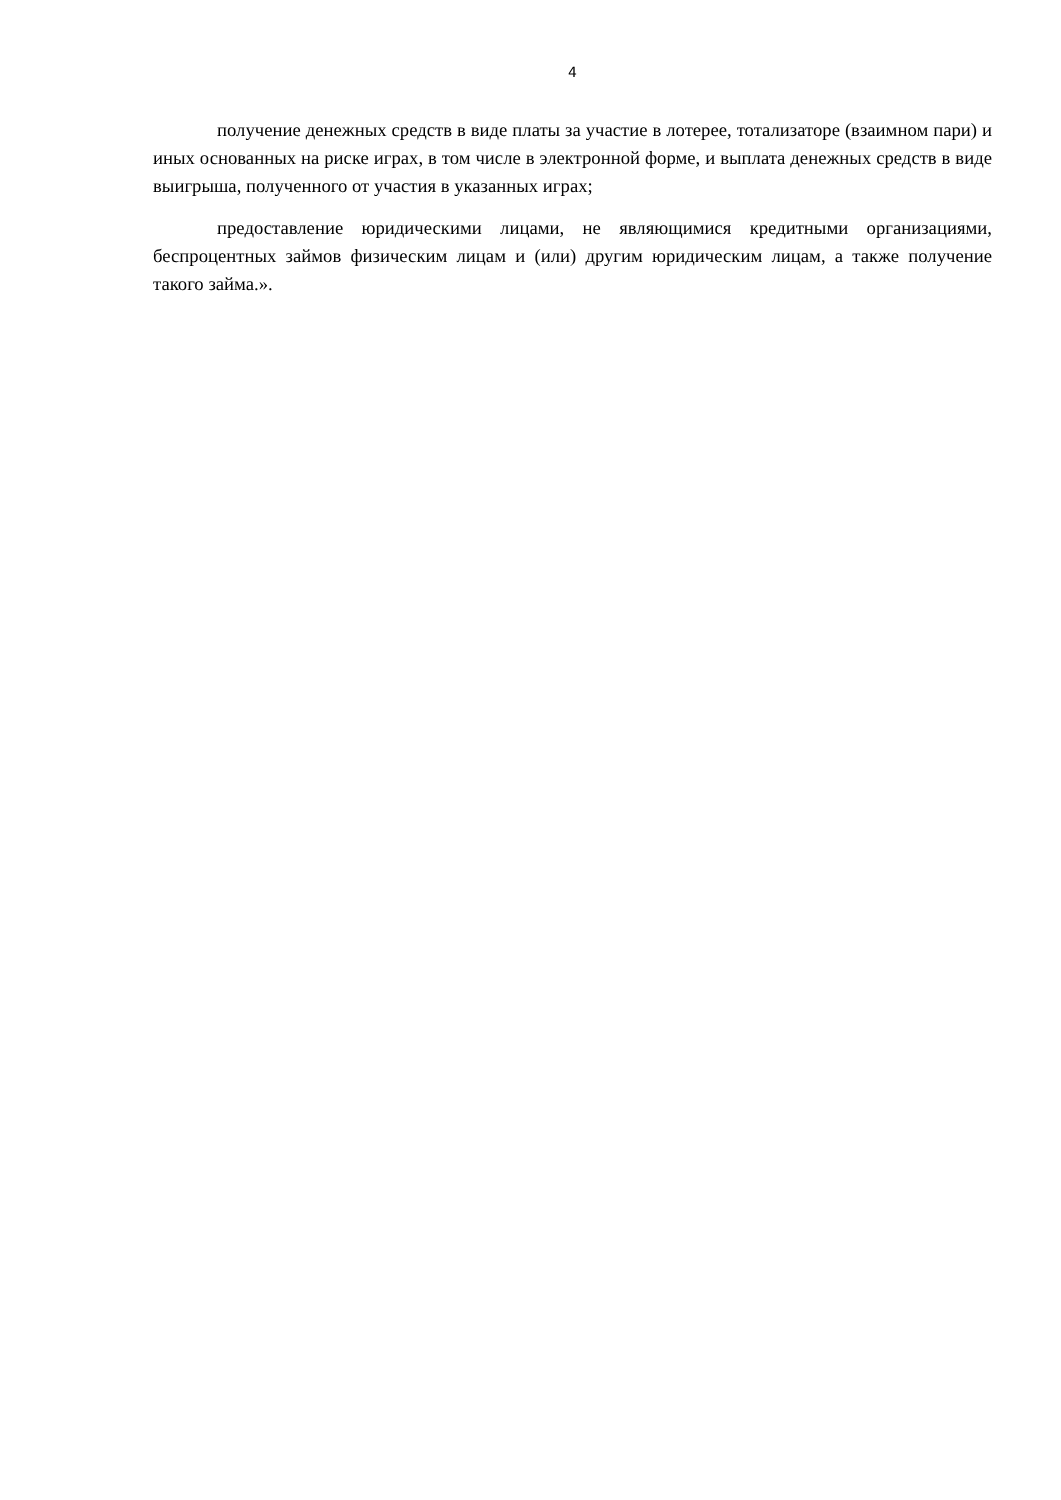4
получение денежных средств в виде платы за участие в лотерее, тотализаторе (взаимном пари) и иных основанных на риске играх, в том числе в электронной форме, и выплата денежных средств в виде выигрыша, полученного от участия в указанных играх;
предоставление юридическими лицами, не являющимися кредитными организациями, беспроцентных займов физическим лицам и (или) другим юридическим лицам, а также получение такого займа.».